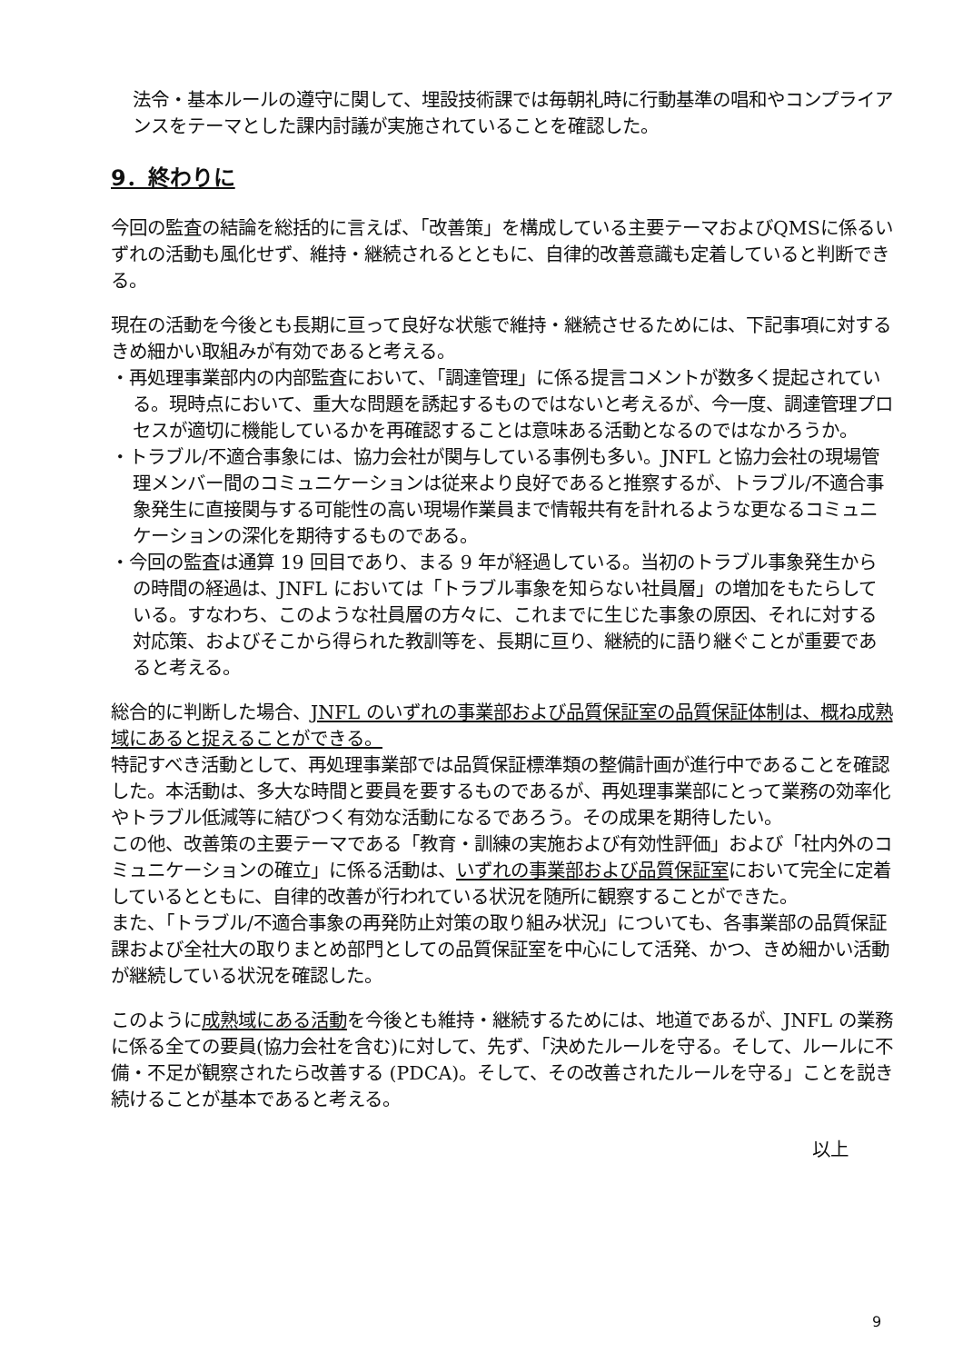法令・基本ルールの遵守に関して、埋設技術課では毎朝礼時に行動基準の唱和やコンプライアンスをテーマとした課内討議が実施されていることを確認した。
9．終わりに
今回の監査の結論を総括的に言えば、「改善策」を構成している主要テーマおよびQMSに係るいずれの活動も風化せず、維持・継続されるとともに、自律的改善意識も定着していると判断できる。
現在の活動を今後とも長期に亘って良好な状態で維持・継続させるためには、下記事項に対するきめ細かい取組みが有効であると考える。
・再処理事業部内の内部監査において、「調達管理」に係る提言コメントが数多く提起されている。現時点において、重大な問題を誘起するものではないと考えるが、今一度、調達管理プロセスが適切に機能しているかを再確認することは意味ある活動となるのではなかろうか。
・トラブル/不適合事象には、協力会社が関与している事例も多い。JNFL と協力会社の現場管理メンバー間のコミュニケーションは従来より良好であると推察するが、トラブル/不適合事象発生に直接関与する可能性の高い現場作業員まで情報共有を計れるような更なるコミュニケーションの深化を期待するものである。
・今回の監査は通算 19 回目であり、まる 9 年が経過している。当初のトラブル事象発生からの時間の経過は、JNFL においては「トラブル事象を知らない社員層」の増加をもたらしている。すなわち、このような社員層の方々に、これまでに生じた事象の原因、それに対する対応策、およびそこから得られた教訓等を、長期に亘り、継続的に語り継ぐことが重要であると考える。
総合的に判断した場合、JNFL のいずれの事業部および品質保証室の品質保証体制は、概ね成熟域にあると捉えることができる。
特記すべき活動として、再処理事業部では品質保証標準類の整備計画が進行中であることを確認した。本活動は、多大な時間と要員を要するものであるが、再処理事業部にとって業務の効率化やトラブル低減等に結びつく有効な活動になるであろう。その成果を期待したい。
この他、改善策の主要テーマである「教育・訓練の実施および有効性評価」および「社内外のコミュニケーションの確立」に係る活動は、いずれの事業部および品質保証室において完全に定着しているとともに、自律的改善が行われている状況を随所に観察することができた。
また、「トラブル/不適合事象の再発防止対策の取り組み状況」についても、各事業部の品質保証課および全社大の取りまとめ部門としての品質保証室を中心にして活発、かつ、きめ細かい活動が継続している状況を確認した。
このように成熟域にある活動を今後とも維持・継続するためには、地道であるが、JNFL の業務に係る全ての要員(協力会社を含む)に対して、先ず、「決めたルールを守る。そして、ルールに不備・不足が観察されたら改善する (PDCA)。そして、その改善されたルールを守る」ことを説き続けることが基本であると考える。
以上
9